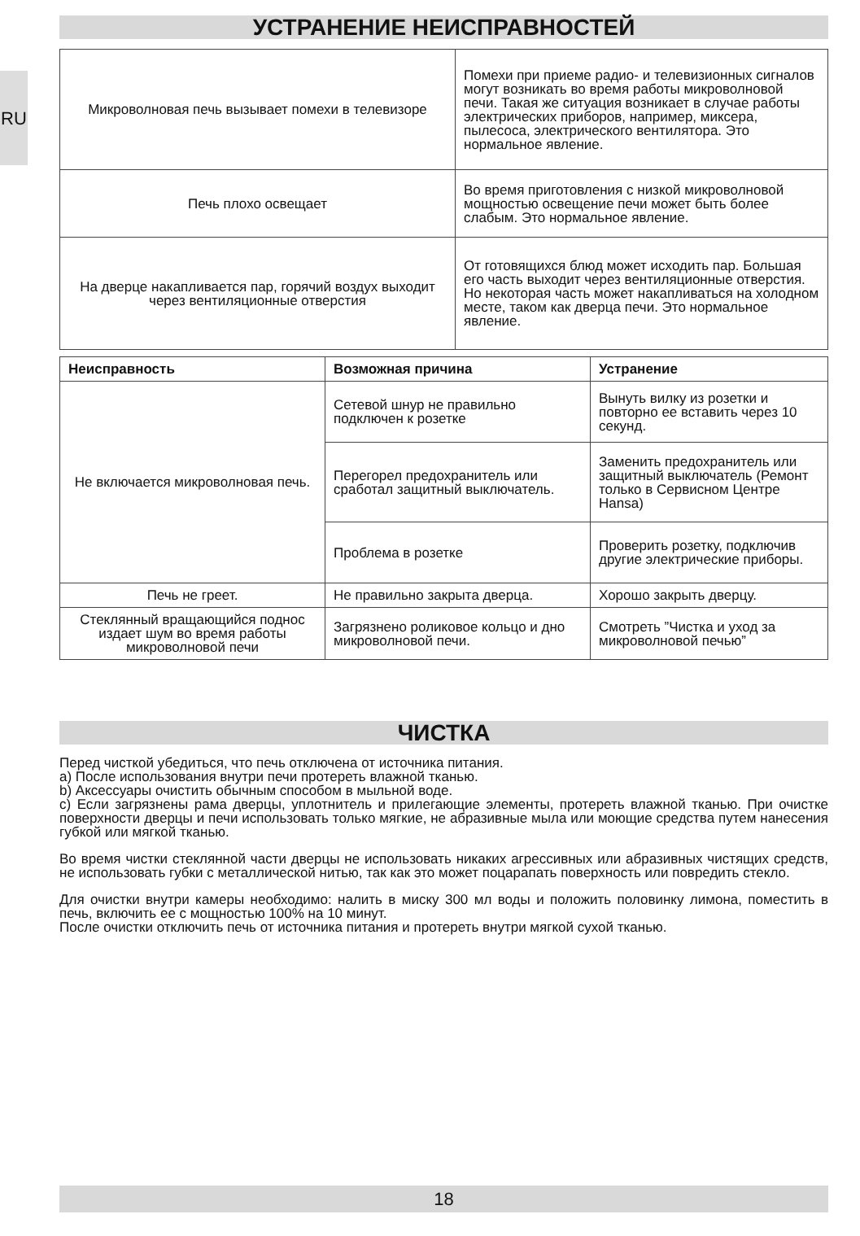RU
УСТРАНЕНИЕ НЕИСПРАВНОСТЕЙ
| Микроволновая печь вызывает помехи в телевизоре | Помехи при приеме радио- и телевизионных сигналов могут возникать во время работы микроволновой печи. Такая же ситуация возникает в случае работы электрических приборов, например, миксера, пылесоса, электрического вентилятора. Это нормальное явление. |
| Печь плохо освещает | Во время приготовления с низкой микроволновой мощностью освещение печи может быть более слабым. Это нормальное явление. |
| На дверце накапливается пар, горячий воздух выходит через вентиляционные отверстия | От готовящихся блюд может исходить пар. Большая его часть выходит через вентиляционные отверстия. Но некоторая часть может накапливаться на холодном месте, таком как дверца печи. Это нормальное явление. |
| Неисправность | Возможная причина | Устранение |
| --- | --- | --- |
| Не включается микроволновая печь. | Сетевой шнур не правильно подключен к розетке | Вынуть вилку из розетки и повторно ее вставить через 10 секунд. |
| | Перегорел предохранитель или сработал защитный выключатель. | Заменить предохранитель или защитный выключатель (Ремонт только в Сервисном Центре Hansa) |
| | Проблема в розетке | Проверить розетку, подключив другие электрические приборы. |
| Печь не греет. | Не правильно закрыта дверца. | Хорошо закрыть дверцу. |
| Стеклянный вращающийся поднос издает шум во время работы микроволновой печи | Загрязнено роликовое кольцо и дно микроволновой печи. | Смотреть ”Чистка и уход за микроволновой печью” |
ЧИСТКА
Перед чисткой убедиться, что печь отключена от источника питания.
a) После использования внутри печи протереть влажной тканью.
b) Аксессуары очистить обычным способом в мыльной воде.
c) Если загрязнены рама дверцы, уплотнитель и прилегающие элементы, протереть влажной тканью. При очистке поверхности дверцы и печи использовать только мягкие, не абразивные мыла или моющие средства путем нанесения губкой или мягкой тканью.
Во время чистки стеклянной части дверцы не использовать никаких агрессивных или абразивных чистящих средств, не использовать губки с металлической нитью, так как это может поцарапать поверхность или повредить стекло.
Для очистки внутри камеры необходимо: налить в миску 300 мл воды и положить половинку лимона, поместить в печь, включить ее с мощностью 100% на 10 минут.
После очистки отключить печь от источника питания и протереть внутри мягкой сухой тканью.
18